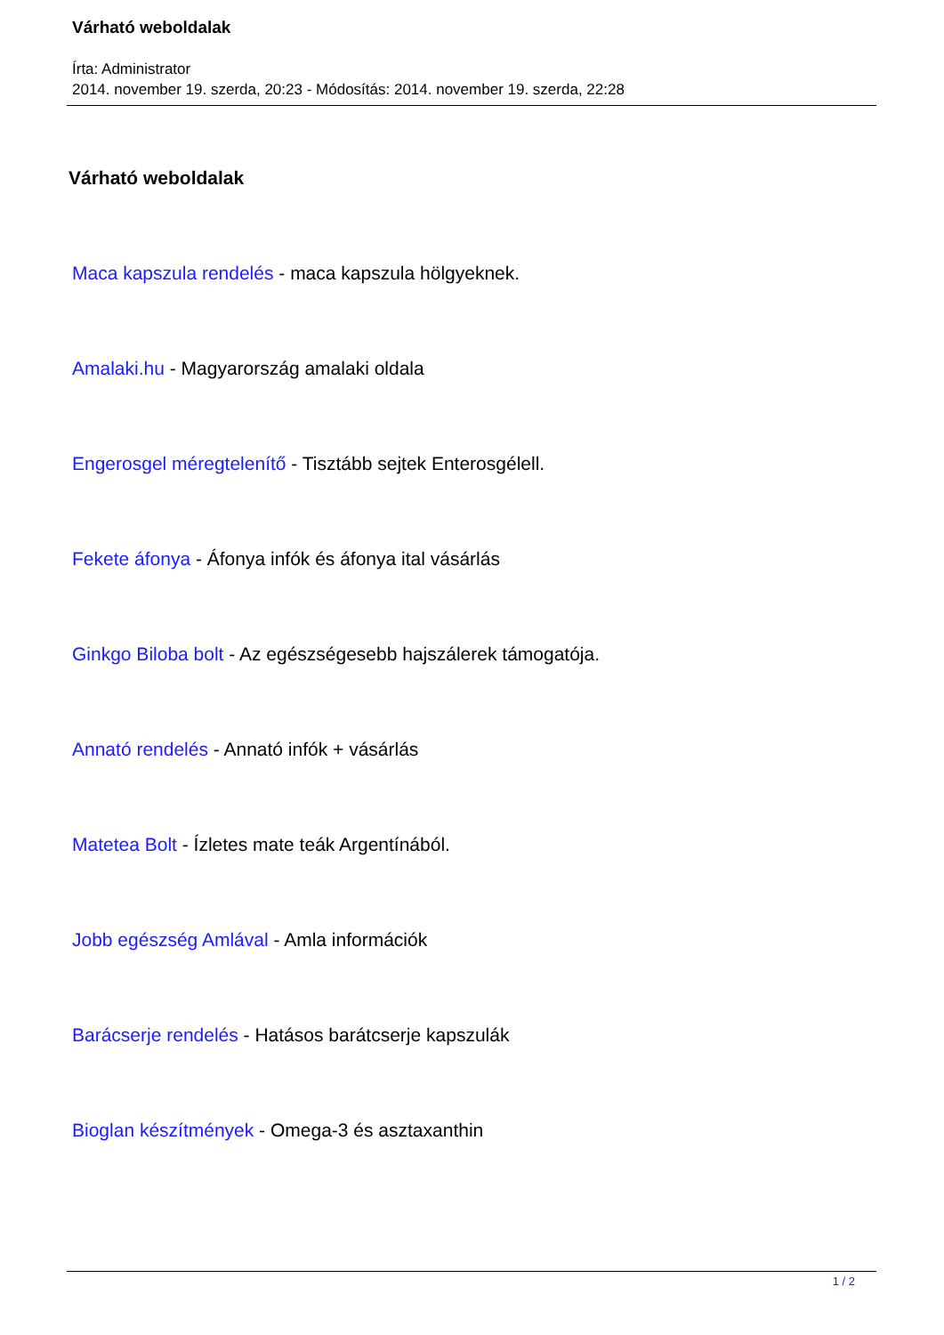Várható weboldalak
Írta: Administrator
2014. november 19. szerda, 20:23 - Módosítás: 2014. november 19. szerda, 22:28
Várható weboldalak
Maca kapszula rendelés - maca kapszula hölgyeknek.
Amalaki.hu - Magyarország amalaki oldala
Engerosgel méregtelenítő - Tisztább sejtek Enterosgélell.
Fekete áfonya - Áfonya infók és áfonya ital vásárlás
Ginkgo Biloba bolt - Az egészségesebb hajszálerek támogatója.
Annató rendelés - Annató infók + vásárlás
Matetea Bolt - Ízletes mate teák Argentínából.
Jobb egészség Amlával - Amla információk
Barácserje rendelés - Hatásos barátcserje kapszulák
Bioglan készítmények - Omega-3 és asztaxanthin
1 / 2